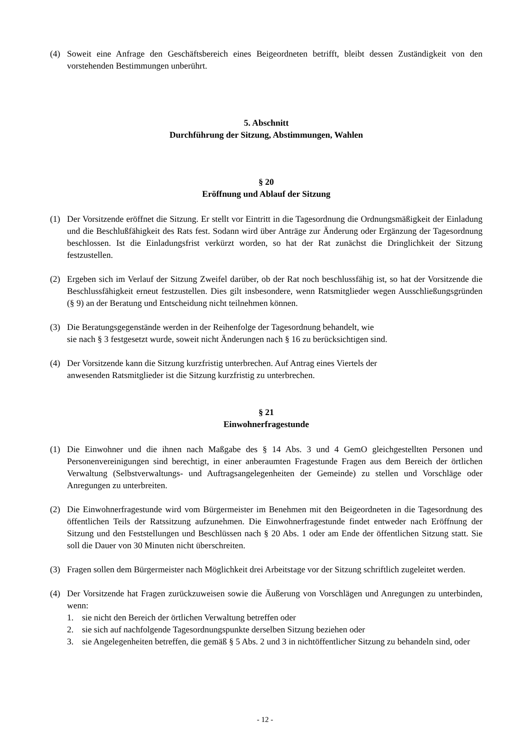(4) Soweit eine Anfrage den Geschäftsbereich eines Beigeordneten betrifft, bleibt dessen Zuständigkeit von den vorstehenden Bestimmungen unberührt.
5. Abschnitt
Durchführung der Sitzung, Abstimmungen, Wahlen
§ 20
Eröffnung und Ablauf der Sitzung
(1) Der Vorsitzende eröffnet die Sitzung. Er stellt vor Eintritt in die Tagesordnung die Ordnungsmäßigkeit der Einladung und die Beschlußfähigkeit des Rats fest. Sodann wird über Anträge zur Änderung oder Ergänzung der Tagesordnung beschlossen. Ist die Einladungsfrist verkürzt worden, so hat der Rat zunächst die Dringlichkeit der Sitzung festzustellen.
(2) Ergeben sich im Verlauf der Sitzung Zweifel darüber, ob der Rat noch beschlussfähig ist, so hat der Vorsitzende die Beschlussfähigkeit erneut festzustellen. Dies gilt insbesondere, wenn Ratsmitglieder wegen Ausschließungsgründen (§ 9) an der Beratung und Entscheidung nicht teilnehmen können.
(3) Die Beratungsgegenstände werden in der Reihenfolge der Tagesordnung behandelt, wie
sie nach § 3 festgesetzt wurde, soweit nicht Änderungen nach § 16 zu berücksichtigen sind.
(4) Der Vorsitzende kann die Sitzung kurzfristig unterbrechen. Auf Antrag eines Viertels der
anwesenden Ratsmitglieder ist die Sitzung kurzfristig zu unterbrechen.
§ 21
Einwohnerfragestunde
(1) Die Einwohner und die ihnen nach Maßgabe des § 14 Abs. 3 und 4 GemO gleichgestellten Personen und Personenvereinigungen sind berechtigt, in einer anberaumten Fragestunde Fragen aus dem Bereich der örtlichen Verwaltung (Selbstverwaltungs- und Auftragsangelegenheiten der Gemeinde) zu stellen und Vorschläge oder Anregungen zu unterbreiten.
(2) Die Einwohnerfragestunde wird vom Bürgermeister im Benehmen mit den Beigeordneten in die Tagesordnung des öffentlichen Teils der Ratssitzung aufzunehmen. Die Einwohnerfragestunde findet entweder nach Eröffnung der Sitzung und den Feststellungen und Beschlüssen nach § 20 Abs. 1 oder am Ende der öffentlichen Sitzung statt. Sie soll die Dauer von 30 Minuten nicht überschreiten.
(3) Fragen sollen dem Bürgermeister nach Möglichkeit drei Arbeitstage vor der Sitzung schriftlich zugeleitet werden.
(4) Der Vorsitzende hat Fragen zurückzuweisen sowie die Äußerung von Vorschlägen und Anregungen zu unterbinden, wenn:
1. sie nicht den Bereich der örtlichen Verwaltung betreffen oder
2. sie sich auf nachfolgende Tagesordnungspunkte derselben Sitzung beziehen oder
3. sie Angelegenheiten betreffen, die gemäß § 5 Abs. 2 und 3 in nichtöffentlicher Sitzung zu behandeln sind, oder
- 12 -